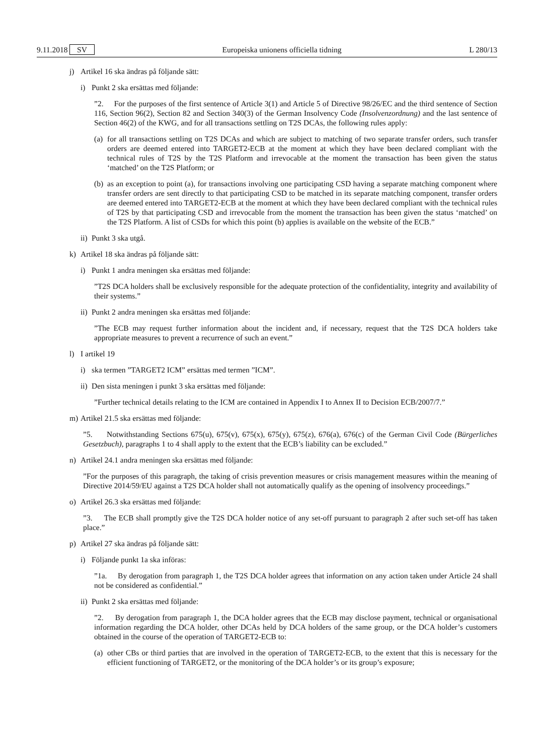9.11.2018 SV Europeiska unionens officiella tidning L 280/13
j) Artikel 16 ska ändras på följande sätt:
i) Punkt 2 ska ersättas med följande:
”2. For the purposes of the first sentence of Article 3(1) and Article 5 of Directive 98/26/EC and the third sentence of Section 116, Section 96(2), Section 82 and Section 340(3) of the German Insolvency Code (Insolvenzordnung) and the last sentence of Section 46(2) of the KWG, and for all transactions settling on T2S DCAs, the following rules apply:
(a) for all transactions settling on T2S DCAs and which are subject to matching of two separate transfer orders, such transfer orders are deemed entered into TARGET2-ECB at the moment at which they have been declared compliant with the technical rules of T2S by the T2S Platform and irrevocable at the moment the transaction has been given the status ‘matched’ on the T2S Platform; or
(b) as an exception to point (a), for transactions involving one participating CSD having a separate matching component where transfer orders are sent directly to that participating CSD to be matched in its separate matching component, transfer orders are deemed entered into TARGET2-ECB at the moment at which they have been declared compliant with the technical rules of T2S by that participating CSD and irrevocable from the moment the transaction has been given the status ‘matched’ on the T2S Platform. A list of CSDs for which this point (b) applies is available on the website of the ECB.”
ii) Punkt 3 ska utgå.
k) Artikel 18 ska ändras på följande sätt:
i) Punkt 1 andra meningen ska ersättas med följande:
”T2S DCA holders shall be exclusively responsible for the adequate protection of the confidentiality, integrity and availability of their systems.”
ii) Punkt 2 andra meningen ska ersättas med följande:
”The ECB may request further information about the incident and, if necessary, request that the T2S DCA holders take appropriate measures to prevent a recurrence of such an event.”
l) I artikel 19
i) ska termen ”TARGET2 ICM” ersättas med termen ”ICM”.
ii) Den sista meningen i punkt 3 ska ersättas med följande:
”Further technical details relating to the ICM are contained in Appendix I to Annex II to Decision ECB/2007/7.”
m) Artikel 21.5 ska ersättas med följande:
”5. Notwithstanding Sections 675(u), 675(v), 675(x), 675(y), 675(z), 676(a), 676(c) of the German Civil Code (Bürgerliches Gesetzbuch), paragraphs 1 to 4 shall apply to the extent that the ECB’s liability can be excluded.”
n) Artikel 24.1 andra meningen ska ersättas med följande:
”For the purposes of this paragraph, the taking of crisis prevention measures or crisis management measures within the meaning of Directive 2014/59/EU against a T2S DCA holder shall not automatically qualify as the opening of insolvency proceedings.”
o) Artikel 26.3 ska ersättas med följande:
”3. The ECB shall promptly give the T2S DCA holder notice of any set-off pursuant to paragraph 2 after such set-off has taken place.”
p) Artikel 27 ska ändras på följande sätt:
i) Följande punkt 1a ska införas:
”1a. By derogation from paragraph 1, the T2S DCA holder agrees that information on any action taken under Article 24 shall not be considered as confidential.”
ii) Punkt 2 ska ersättas med följande:
”2. By derogation from paragraph 1, the DCA holder agrees that the ECB may disclose payment, technical or organisational information regarding the DCA holder, other DCAs held by DCA holders of the same group, or the DCA holder’s customers obtained in the course of the operation of TARGET2-ECB to:
(a) other CBs or third parties that are involved in the operation of TARGET2-ECB, to the extent that this is necessary for the efficient functioning of TARGET2, or the monitoring of the DCA holder’s or its group’s exposure;